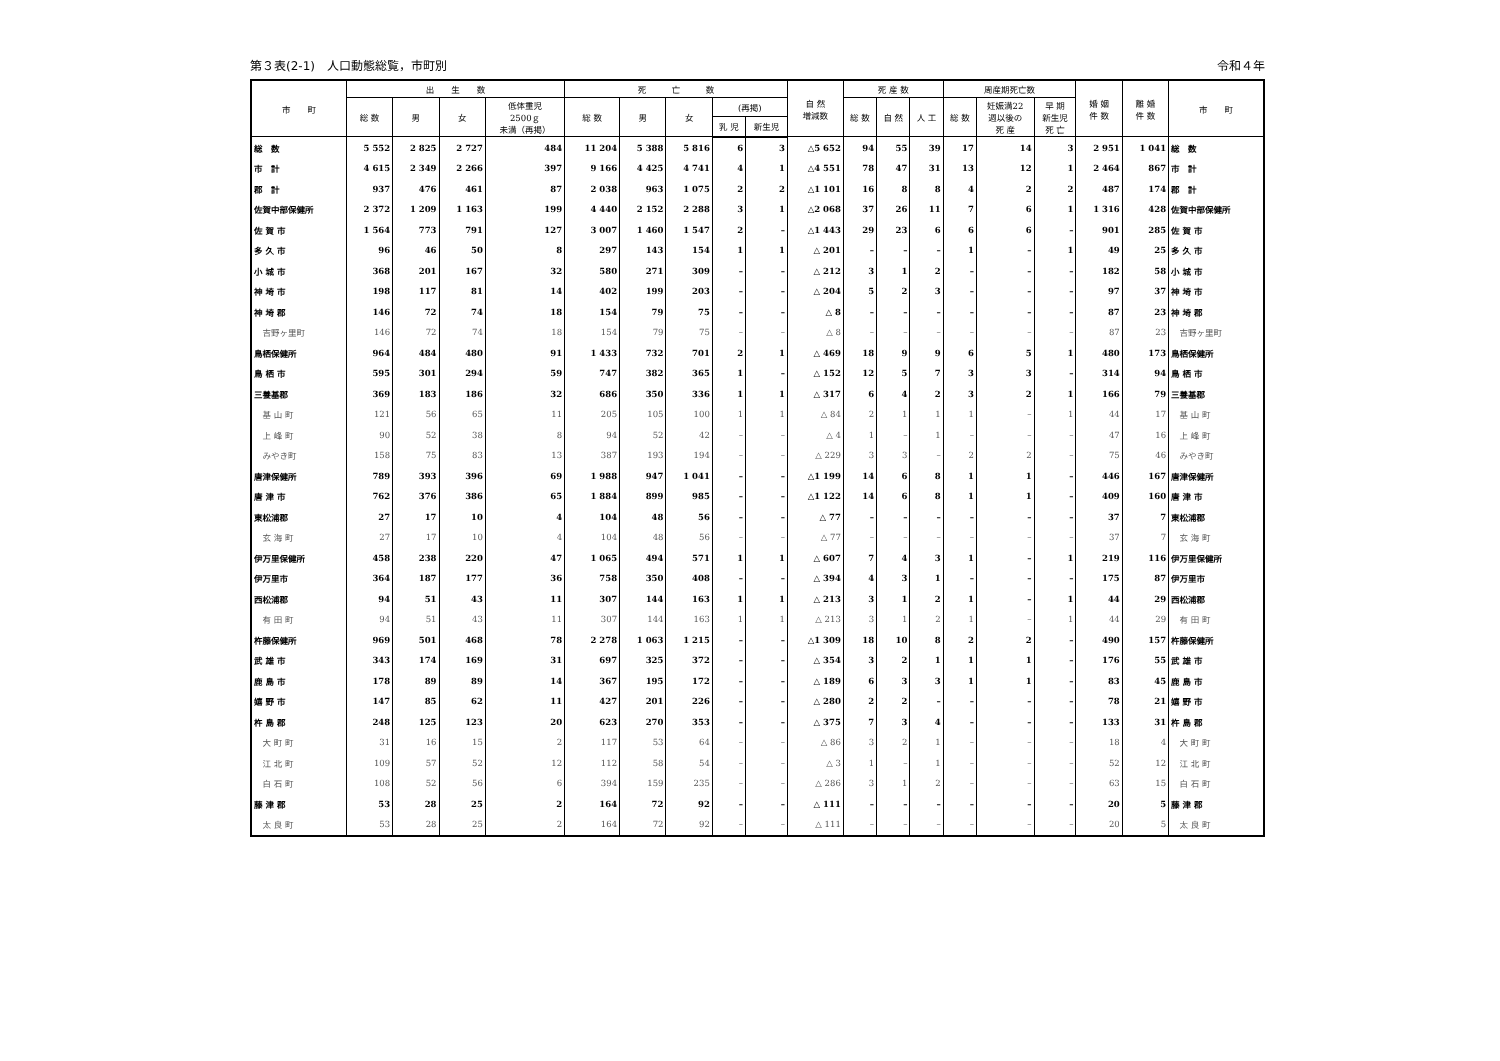第３表(2-1)　人口動態総覧，市町別 令和４年
| 市 町 | 出 生 数 | | | | 死 亡 数 | | | | | 自 然 増減数 | 死 産 数 | | | 周産期死亡数 | | | 婚 姻 件 数 | 離 婚 件 数 | 市 町 |
| --- | --- | --- | --- | --- | --- | --- | --- | --- | --- | --- | --- | --- | --- | --- | --- | --- | --- | --- | --- |
| | 総 数 | 男 | 女 | 低体重児 2500ｇ 未満（再掲） | 総 数 | 男 | 女 | (再掲) | | | 総 数 | 自 然 | 人 工 | 総 数 | 妊娠満22 週以後の 死 産 | 早 期 新生児 死 亡 | | | |
| | | | | | | | | 乳 児 | 新生児 | | | | | | | | | | |
| 総 数 | 5 552 | 2 825 | 2 727 | 484 | 11 204 | 5 388 | 5 816 | 6 | 3 | △5 652 | 94 | 55 | 39 | 17 | 14 | 3 | 2 951 | 1 041 | 総 数 |
| 市 計 | 4 615 | 2 349 | 2 266 | 397 | 9 166 | 4 425 | 4 741 | 4 | 1 | △4 551 | 78 | 47 | 31 | 13 | 12 | 1 | 2 464 | 867 | 市 計 |
| 郡 計 | 937 | 476 | 461 | 87 | 2 038 | 963 | 1 075 | 2 | 2 | △1 101 | 16 | 8 | 8 | 4 | 2 | 2 | 487 | 174 | 郡 計 |
| 佐賀中部保健所 | 2 372 | 1 209 | 1 163 | 199 | 4 440 | 2 152 | 2 288 | 3 | 1 | △2 068 | 37 | 26 | 11 | 7 | 6 | 1 | 1 316 | 428 | 佐賀中部保健所 |
| 佐 賀 市 | 1 564 | 773 | 791 | 127 | 3 007 | 1 460 | 1 547 | 2 | – | △1 443 | 29 | 23 | 6 | 6 | 6 | – | 901 | 285 | 佐 賀 市 |
| 多 久 市 | 96 | 46 | 50 | 8 | 297 | 143 | 154 | 1 | 1 | △ 201 | – | – | – | 1 | – | 1 | 49 | 25 | 多 久 市 |
| 小 城 市 | 368 | 201 | 167 | 32 | 580 | 271 | 309 | – | – | △ 212 | 3 | 1 | 2 | – | – | – | 182 | 58 | 小 城 市 |
| 神 埼 市 | 198 | 117 | 81 | 14 | 402 | 199 | 203 | – | – | △ 204 | 5 | 2 | 3 | – | – | – | 97 | 37 | 神 埼 市 |
| 神 埼 郡 | 146 | 72 | 74 | 18 | 154 | 79 | 75 | – | – | △ 8 | – | – | – | – | – | – | 87 | 23 | 神 埼 郡 |
| 吉野ヶ里町 | 146 | 72 | 74 | 18 | 154 | 79 | 75 | – | – | △ 8 | – | – | – | – | – | – | 87 | 23 | 吉野ヶ里町 |
| 鳥栖保健所 | 964 | 484 | 480 | 91 | 1 433 | 732 | 701 | 2 | 1 | △ 469 | 18 | 9 | 9 | 6 | 5 | 1 | 480 | 173 | 鳥栖保健所 |
| 鳥 栖 市 | 595 | 301 | 294 | 59 | 747 | 382 | 365 | 1 | – | △ 152 | 12 | 5 | 7 | 3 | 3 | – | 314 | 94 | 鳥 栖 市 |
| 三養基郡 | 369 | 183 | 186 | 32 | 686 | 350 | 336 | 1 | 1 | △ 317 | 6 | 4 | 2 | 3 | 2 | 1 | 166 | 79 | 三養基郡 |
| 基 山 町 | 121 | 56 | 65 | 11 | 205 | 105 | 100 | 1 | 1 | △ 84 | 2 | 1 | 1 | 1 | – | 1 | 44 | 17 | 基 山 町 |
| 上 峰 町 | 90 | 52 | 38 | 8 | 94 | 52 | 42 | – | – | △ 4 | 1 | – | 1 | – | – | – | 47 | 16 | 上 峰 町 |
| みやき町 | 158 | 75 | 83 | 13 | 387 | 193 | 194 | – | – | △ 229 | 3 | 3 | – | 2 | 2 | – | 75 | 46 | みやき町 |
| 唐津保健所 | 789 | 393 | 396 | 69 | 1 988 | 947 | 1 041 | – | – | △1 199 | 14 | 6 | 8 | 1 | 1 | – | 446 | 167 | 唐津保健所 |
| 唐 津 市 | 762 | 376 | 386 | 65 | 1 884 | 899 | 985 | – | – | △1 122 | 14 | 6 | 8 | 1 | 1 | – | 409 | 160 | 唐 津 市 |
| 東松浦郡 | 27 | 17 | 10 | 4 | 104 | 48 | 56 | – | – | △ 77 | – | – | – | – | – | – | 37 | 7 | 東松浦郡 |
| 玄 海 町 | 27 | 17 | 10 | 4 | 104 | 48 | 56 | – | – | △ 77 | – | – | – | – | – | – | 37 | 7 | 玄 海 町 |
| 伊万里保健所 | 458 | 238 | 220 | 47 | 1 065 | 494 | 571 | 1 | 1 | △ 607 | 7 | 4 | 3 | 1 | – | 1 | 219 | 116 | 伊万里保健所 |
| 伊万里市 | 364 | 187 | 177 | 36 | 758 | 350 | 408 | – | – | △ 394 | 4 | 3 | 1 | – | – | – | 175 | 87 | 伊万里市 |
| 西松浦郡 | 94 | 51 | 43 | 11 | 307 | 144 | 163 | 1 | 1 | △ 213 | 3 | 1 | 2 | 1 | – | 1 | 44 | 29 | 西松浦郡 |
| 有 田 町 | 94 | 51 | 43 | 11 | 307 | 144 | 163 | 1 | 1 | △ 213 | 3 | 1 | 2 | 1 | – | 1 | 44 | 29 | 有 田 町 |
| 杵藤保健所 | 969 | 501 | 468 | 78 | 2 278 | 1 063 | 1 215 | – | – | △1 309 | 18 | 10 | 8 | 2 | 2 | – | 490 | 157 | 杵藤保健所 |
| 武 雄 市 | 343 | 174 | 169 | 31 | 697 | 325 | 372 | – | – | △ 354 | 3 | 2 | 1 | 1 | 1 | – | 176 | 55 | 武 雄 市 |
| 鹿 島 市 | 178 | 89 | 89 | 14 | 367 | 195 | 172 | – | – | △ 189 | 6 | 3 | 3 | 1 | 1 | – | 83 | 45 | 鹿 島 市 |
| 嬉 野 市 | 147 | 85 | 62 | 11 | 427 | 201 | 226 | – | – | △ 280 | 2 | 2 | – | – | – | – | 78 | 21 | 嬉 野 市 |
| 杵 島 郡 | 248 | 125 | 123 | 20 | 623 | 270 | 353 | – | – | △ 375 | 7 | 3 | 4 | – | – | – | 133 | 31 | 杵 島 郡 |
| 大 町 町 | 31 | 16 | 15 | 2 | 117 | 53 | 64 | – | – | △ 86 | 3 | 2 | 1 | – | – | – | 18 | 4 | 大 町 町 |
| 江 北 町 | 109 | 57 | 52 | 12 | 112 | 58 | 54 | – | – | △ 3 | 1 | – | 1 | – | – | – | 52 | 12 | 江 北 町 |
| 白 石 町 | 108 | 52 | 56 | 6 | 394 | 159 | 235 | – | – | △ 286 | 3 | 1 | 2 | – | – | – | 63 | 15 | 白 石 町 |
| 藤 津 郡 | 53 | 28 | 25 | 2 | 164 | 72 | 92 | – | – | △ 111 | – | – | – | – | – | – | 20 | 5 | 藤 津 郡 |
| 太 良 町 | 53 | 28 | 25 | 2 | 164 | 72 | 92 | – | – | △ 111 | – | – | – | – | – | – | 20 | 5 | 太 良 町 |